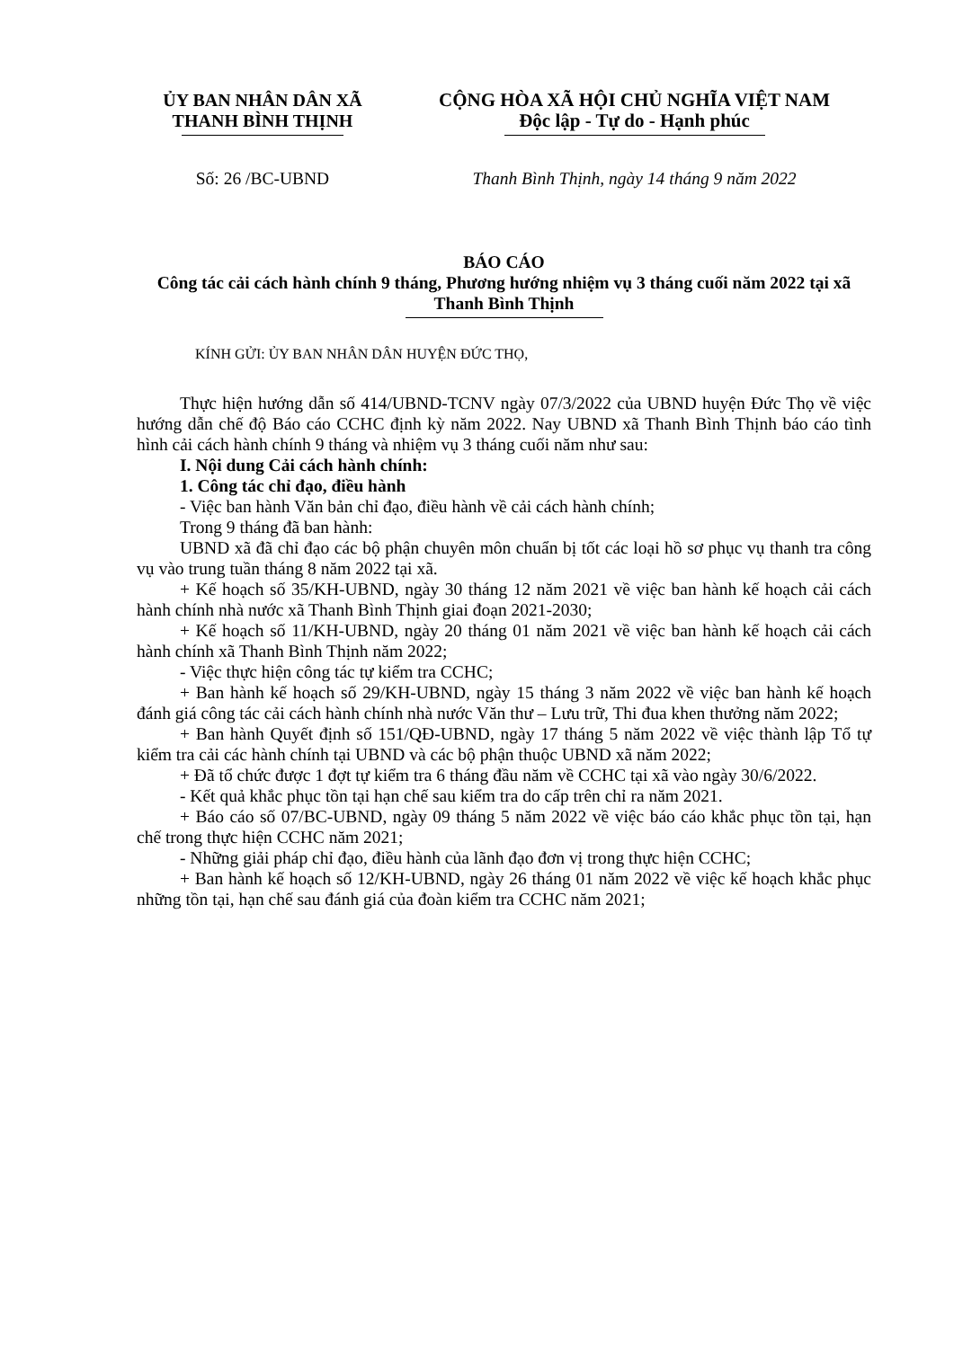ỦY BAN NHÂN DÂN XÃ
THANH BÌNH THỊNH
CỘNG HÒA XÃ HỘI CHỦ NGHĨA VIỆT NAM
Độc lập - Tự do - Hạnh phúc
Số: 26 /BC-UBND Thanh Bình Thịnh, ngày 14 tháng 9 năm 2022
BÁO CÁO
Công tác cải cách hành chính 9 tháng, Phương hướng nhiệm vụ 3 tháng cuối năm 2022 tại xã Thanh Bình Thịnh
KÍNH GỬI: ỦY BAN NHÂN DÂN HUYỆN ĐỨC THỌ,
Thực hiện hướng dẫn số 414/UBND-TCNV ngày 07/3/2022 của UBND huyện Đức Thọ về việc hướng dẫn chế độ Báo cáo CCHC định kỳ năm 2022. Nay UBND xã Thanh Bình Thịnh báo cáo tình hình cải cách hành chính 9 tháng và nhiệm vụ 3 tháng cuối năm như sau:
I. Nội dung Cải cách hành chính:
1. Công tác chỉ đạo, điều hành
- Việc ban hành Văn bản chỉ đạo, điều hành về cải cách hành chính;
Trong 9 tháng đã ban hành:
UBND xã đã chỉ đạo các bộ phận chuyên môn chuẩn bị tốt các loại hồ sơ phục vụ thanh tra công vụ vào trung tuần tháng 8 năm 2022 tại xã.
+ Kế hoạch số 35/KH-UBND, ngày 30 tháng 12 năm 2021 về việc ban hành kế hoạch cải cách hành chính nhà nước xã Thanh Bình Thịnh giai đoạn 2021-2030;
+ Kế hoạch số 11/KH-UBND, ngày 20 tháng 01 năm 2021 về việc ban hành kế hoạch cải cách hành chính xã Thanh Bình Thịnh năm 2022;
- Việc thực hiện công tác tự kiểm tra CCHC;
+ Ban hành kế hoạch số 29/KH-UBND, ngày 15 tháng 3 năm 2022 về việc ban hành kế hoạch đánh giá công tác cải cách hành chính nhà nước Văn thư – Lưu trữ, Thi đua khen thưởng năm 2022;
+ Ban hành Quyết định số 151/QĐ-UBND, ngày 17 tháng 5 năm 2022 về việc thành lập Tổ tự kiểm tra cải các hành chính tại UBND và các bộ phận thuộc UBND xã năm 2022;
+ Đã tổ chức được 1 đợt tự kiểm tra 6 tháng đầu năm về CCHC tại xã vào ngày 30/6/2022.
- Kết quả khắc phục tồn tại hạn chế sau kiểm tra do cấp trên chỉ ra năm 2021.
+ Báo cáo số 07/BC-UBND, ngày 09 tháng 5 năm 2022 về việc báo cáo khắc phục tồn tại, hạn chế trong thực hiện CCHC năm 2021;
- Những giải pháp chỉ đạo, điều hành của lãnh đạo đơn vị trong thực hiện CCHC;
+ Ban hành kế hoạch số 12/KH-UBND, ngày 26 tháng 01 năm 2022 về việc kế hoạch khắc phục những tồn tại, hạn chế sau đánh giá của đoàn kiểm tra CCHC năm 2021;